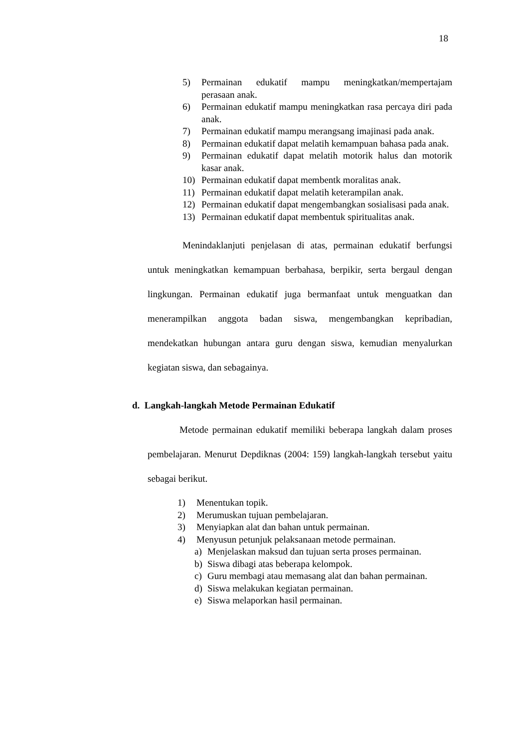18
5) Permainan edukatif mampu meningkatkan/mempertajam perasaan anak.
6) Permainan edukatif mampu meningkatkan rasa percaya diri pada anak.
7) Permainan edukatif mampu merangsang imajinasi pada anak.
8) Permainan edukatif dapat melatih kemampuan bahasa pada anak.
9) Permainan edukatif dapat melatih motorik halus dan motorik kasar anak.
10) Permainan edukatif dapat membentk moralitas anak.
11) Permainan edukatif dapat melatih keterampilan anak.
12) Permainan edukatif dapat mengembangkan sosialisasi pada anak.
13) Permainan edukatif dapat membentuk spiritualitas anak.
Menindaklanjuti penjelasan di atas, permainan edukatif berfungsi untuk meningkatkan kemampuan berbahasa, berpikir, serta bergaul dengan lingkungan. Permainan edukatif juga bermanfaat untuk menguatkan dan menerampilkan anggota badan siswa, mengembangkan kepribadian, mendekatkan hubungan antara guru dengan siswa, kemudian menyalurkan kegiatan siswa, dan sebagainya.
d. Langkah-langkah Metode Permainan Edukatif
Metode permainan edukatif memiliki beberapa langkah dalam proses pembelajaran. Menurut Depdiknas (2004: 159) langkah-langkah tersebut yaitu sebagai berikut.
1) Menentukan topik.
2) Merumuskan tujuan pembelajaran.
3) Menyiapkan alat dan bahan untuk permainan.
4) Menyusun petunjuk pelaksanaan metode permainan.
a) Menjelaskan maksud dan tujuan serta proses permainan.
b) Siswa dibagi atas beberapa kelompok.
c) Guru membagi atau memasang alat dan bahan permainan.
d) Siswa melakukan kegiatan permainan.
e) Siswa melaporkan hasil permainan.